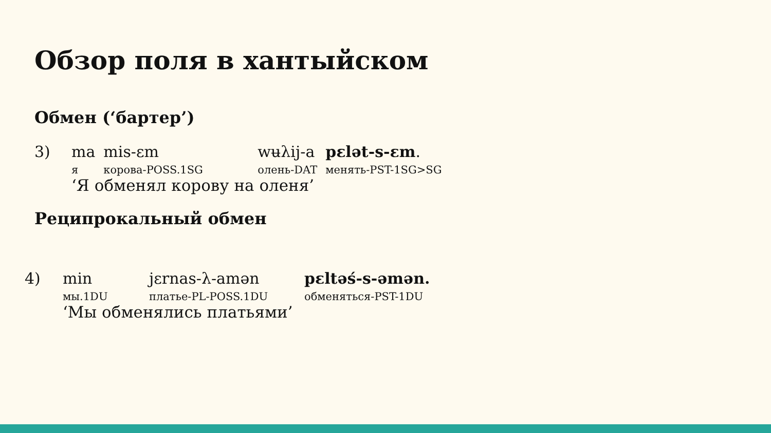Обзор поля в хантыйском
Обмен (‘бартер’)
| 3) | ma | mis-ɛm | wʉλij-a | pɛlət-s-ɛm . |
| | я | корова-POSS.1SG | олень-DAT | менять-PST-1SG>SG |
| | ‘Я обменял корову на оленя’ | | | |
Реципрокальный обмен
| 4) | min | jɛrnas-λ-amən | pɛltəś-s-əmən. |
| | мы.1DU | платье-PL-POSS.1DU | обменяться-PST-1DU |
| | ‘Мы обменялись платьями’ | | |